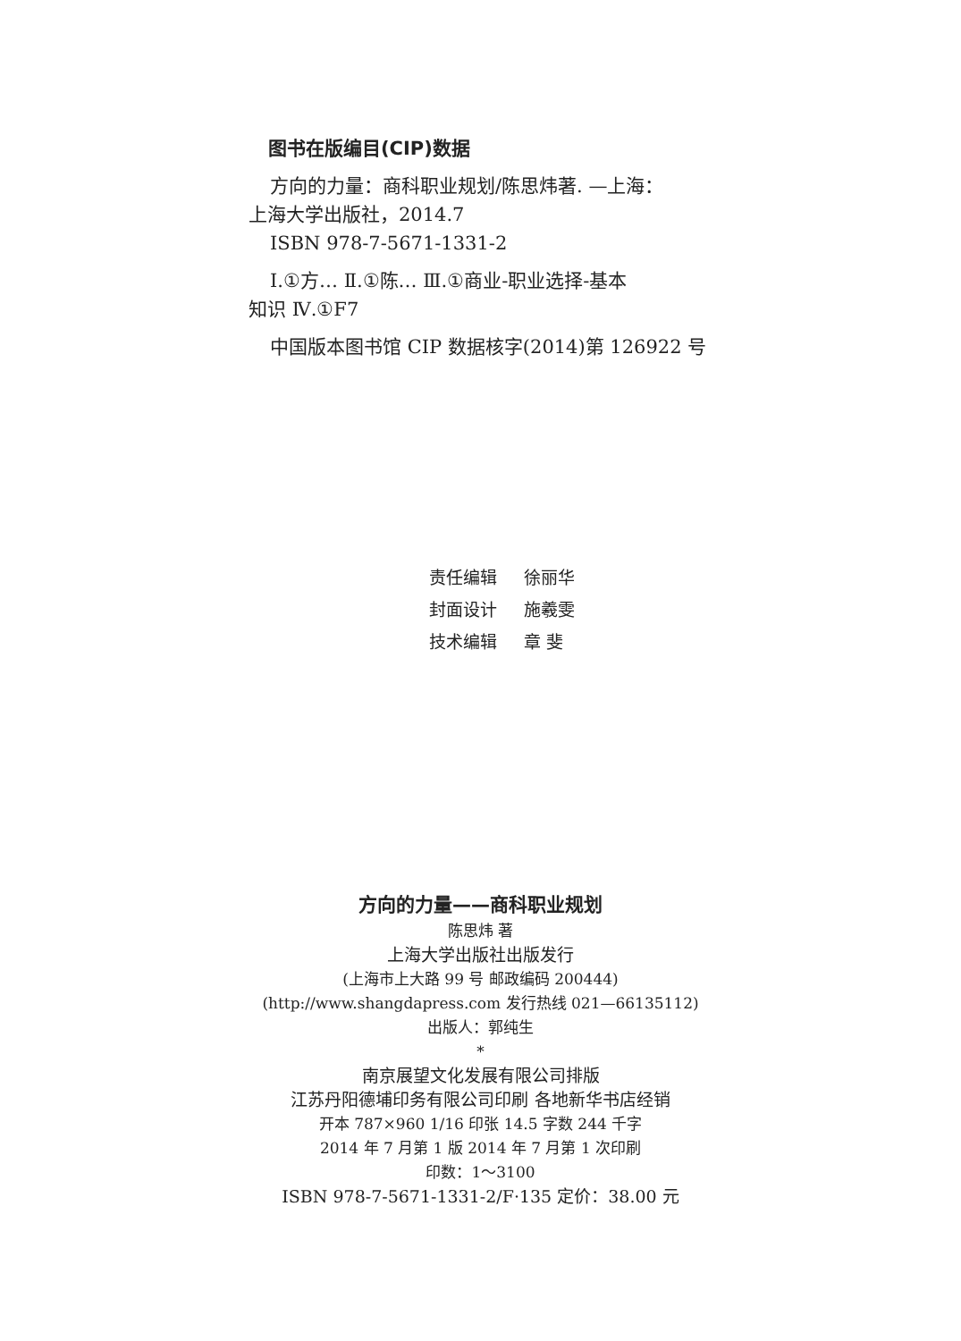图书在版编目(CIP)数据
方向的力量：商科职业规划/陈思炜著. —上海：
上海大学出版社，2014.7
ISBN 978-7-5671-1331-2
Ⅰ.①方… Ⅱ.①陈… Ⅲ.①商业-职业选择-基本
知识 Ⅳ.①F7
中国版本图书馆 CIP 数据核字(2014)第 126922 号
责任编辑 徐丽华
封面设计 施羲雯
技术编辑 章 斐
方向的力量——商科职业规划
陈思炜 著
上海大学出版社出版发行
(上海市上大路 99 号 邮政编码 200444)
(http://www.shangdapress.com 发行热线 021—66135112)
出版人：郭纯生
*
南京展望文化发展有限公司排版
江苏丹阳德埔印务有限公司印刷 各地新华书店经销
开本 787×960 1/16 印张 14.5 字数 244 千字
2014 年 7 月第 1 版 2014 年 7 月第 1 次印刷
印数：1～3100
ISBN 978-7-5671-1331-2/F·135 定价：38.00 元